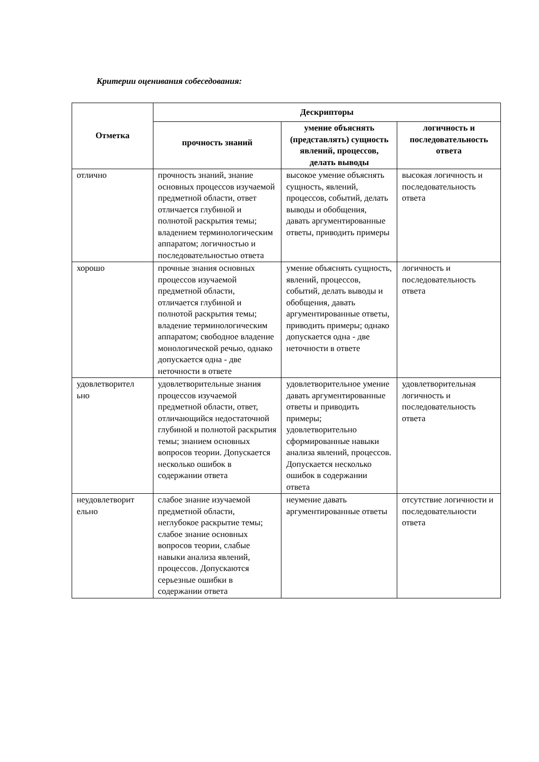Критерии оценивания собеседования:
| Отметка | Дескрипторы | | |
| --- | --- | --- | --- |
| | прочность знаний | умение объяснять (представлять) сущность явлений, процессов, делать выводы | логичность и последовательность ответа |
| отлично | прочность знаний, знание основных процессов изучаемой предметной области, ответ отличается глубиной и полнотой раскрытия темы; владением терминологическим аппаратом; логичностью и последовательностью ответа | высокое умение объяснять сущность, явлений, процессов, событий, делать выводы и обобщения, давать аргументированные ответы, приводить примеры | высокая логичность и последовательность ответа |
| хорошо | прочные знания основных процессов изучаемой предметной области, отличается глубиной и полнотой раскрытия темы; владение терминологическим аппаратом; свободное владение монологической речью, однако допускается одна - две неточности в ответе | умение объяснять сущность, явлений, процессов, событий, делать выводы и обобщения, давать аргументированные ответы, приводить примеры; однако допускается одна - две неточности в ответе | логичность и последовательность ответа |
| удовлетворител ьно | удовлетворительные знания процессов изучаемой предметной области, ответ, отличающийся недостаточной глубиной и полнотой раскрытия темы; знанием основных вопросов теории. Допускается несколько ошибок в содержании ответа | удовлетворительное умение давать аргументированные ответы и приводить примеры; удовлетворительно сформированные навыки анализа явлений, процессов. Допускается несколько ошибок в содержании ответа | удовлетворительная логичность и последовательность ответа |
| неудовлетворит ельно | слабое знание изучаемой предметной области, неглубокое раскрытие темы; слабое знание основных вопросов теории, слабые навыки анализа явлений, процессов. Допускаются серьезные ошибки в содержании ответа | неумение давать аргументированные ответы | отсутствие логичности и последовательности ответа |